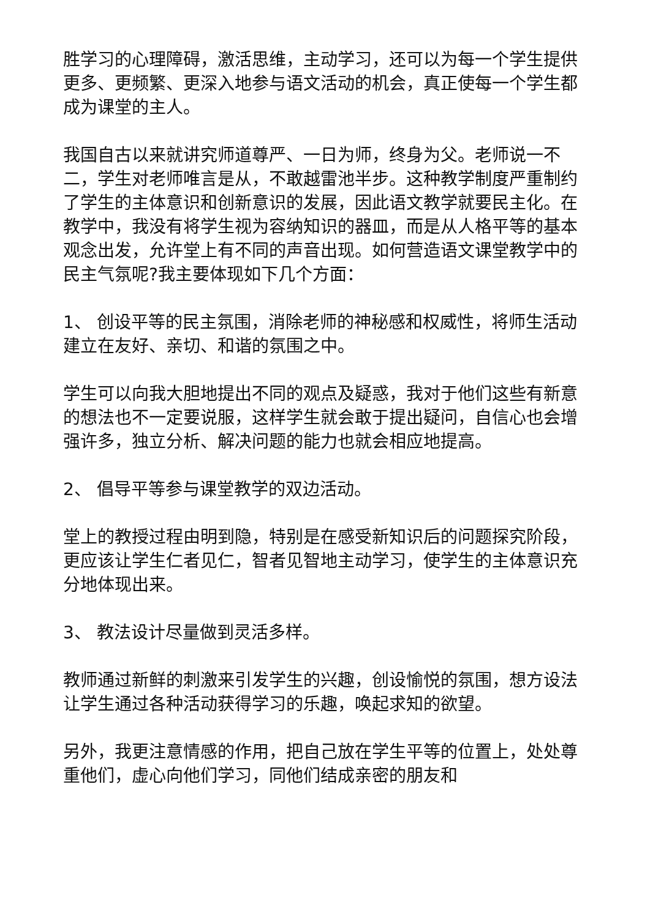胜学习的心理障碍，激活思维，主动学习，还可以为每一个学生提供更多、更频繁、更深入地参与语文活动的机会，真正使每一个学生都成为课堂的主人。
我国自古以来就讲究师道尊严、一日为师，终身为父。老师说一不二，学生对老师唯言是从，不敢越雷池半步。这种教学制度严重制约了学生的主体意识和创新意识的发展，因此语文教学就要民主化。在教学中，我没有将学生视为容纳知识的器皿，而是从人格平等的基本观念出发，允许堂上有不同的声音出现。如何营造语文课堂教学中的民主气氛呢?我主要体现如下几个方面：
1、 创设平等的民主氛围，消除老师的神秘感和权威性，将师生活动建立在友好、亲切、和谐的氛围之中。
学生可以向我大胆地提出不同的观点及疑惑，我对于他们这些有新意的想法也不一定要说服，这样学生就会敢于提出疑问，自信心也会增强许多，独立分析、解决问题的能力也就会相应地提高。
2、 倡导平等参与课堂教学的双边活动。
堂上的教授过程由明到隐，特别是在感受新知识后的问题探究阶段，更应该让学生仁者见仁，智者见智地主动学习，使学生的主体意识充分地体现出来。
3、 教法设计尽量做到灵活多样。
教师通过新鲜的刺激来引发学生的兴趣，创设愉悦的氛围，想方设法让学生通过各种活动获得学习的乐趣，唤起求知的欲望。
另外，我更注意情感的作用，把自己放在学生平等的位置上，处处尊重他们，虚心向他们学习，同他们结成亲密的朋友和